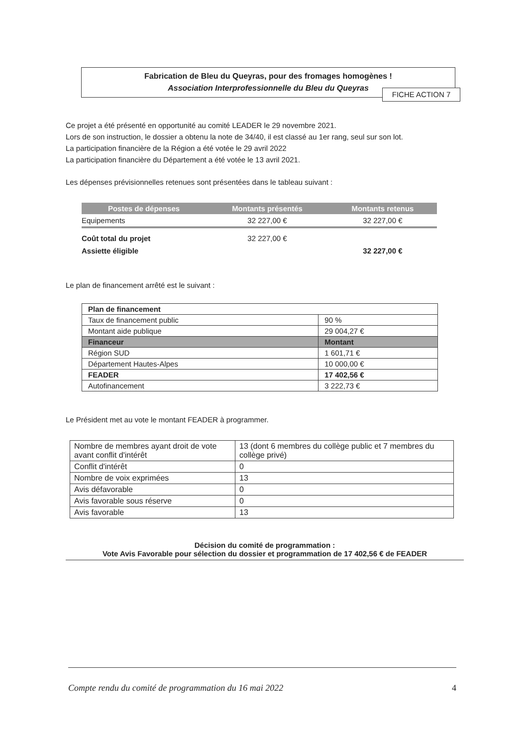Fabrication de Bleu du Queyras, pour des fromages homogènes !
Association Interprofessionnelle du Bleu du Queyras
FICHE ACTION 7
Ce projet a été présenté en opportunité au comité LEADER le 29 novembre 2021.
Lors de son instruction, le dossier a obtenu la note de 34/40, il est classé au 1er rang, seul sur son lot.
La participation financière de la Région a été votée le 29 avril 2022
La participation financière du Département a été votée le 13 avril 2021.
Les dépenses prévisionnelles retenues sont présentées dans le tableau suivant :
| Postes de dépenses | Montants présentés | Montants retenus |
| --- | --- | --- |
| Equipements | 32 227,00 € | 32 227,00 € |
| Coût total du projet | 32 227,00 € | |
| Assiette éligible | | 32 227,00 € |
Le plan de financement arrêté est le suivant :
| Plan de financement | |
| Taux de financement public | 90 % |
| Montant aide publique | 29 004,27 € |
| Financeur | Montant |
| Région SUD | 1 601,71 € |
| Département Hautes-Alpes | 10 000,00 € |
| FEADER | 17 402,56 € |
| Autofinancement | 3 222,73 € |
Le Président met au vote le montant FEADER à programmer.
| Nombre de membres ayant droit de vote avant conflit d'intérêt | 13 (dont 6 membres du collège public et 7 membres du collège privé) |
| Conflit d'intérêt | 0 |
| Nombre de voix exprimées | 13 |
| Avis défavorable | 0 |
| Avis favorable sous réserve | 0 |
| Avis favorable | 13 |
Décision du comité de programmation :
Vote Avis Favorable pour sélection du dossier et programmation de 17 402,56 € de FEADER
Compte rendu du comité de programmation du 16 mai 2022 4